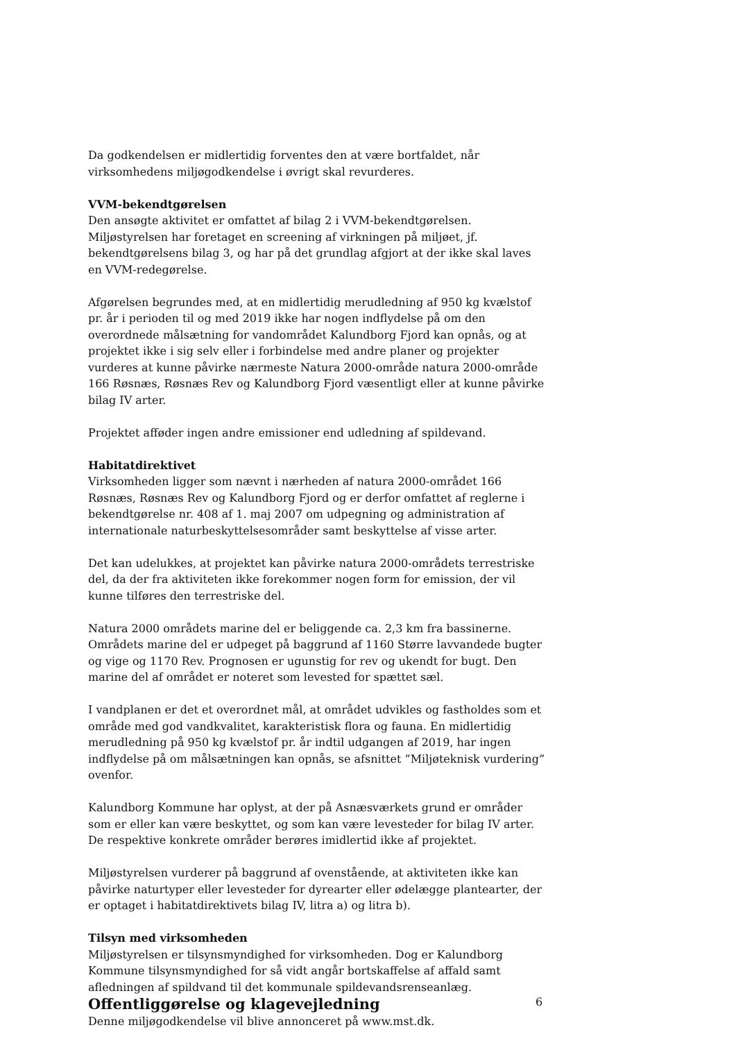Da godkendelsen er midlertidig forventes den at være bortfaldet, når virksomhedens miljøgodkendelse i øvrigt skal revurderes.
VVM-bekendtgørelsen
Den ansøgte aktivitet er omfattet af bilag 2 i VVM-bekendtgørelsen. Miljøstyrelsen har foretaget en screening af virkningen på miljøet, jf. bekendtgørelsens bilag 3, og har på det grundlag afgjort at der ikke skal laves en VVM-redegørelse.
Afgørelsen begrundes med, at en midlertidig merudledning af 950 kg kvælstof pr. år i perioden til og med 2019 ikke har nogen indflydelse på om den overordnede målsætning for vandområdet Kalundborg Fjord kan opnås, og at projektet ikke i sig selv eller i forbindelse med andre planer og projekter vurderes at kunne påvirke nærmeste Natura 2000-område natura 2000-område 166 Røsnæs, Røsnæs Rev og Kalundborg Fjord væsentligt eller at kunne påvirke bilag IV arter.
Projektet afføder ingen andre emissioner end udledning af spildevand.
Habitatdirektivet
Virksomheden ligger som nævnt i nærheden af natura 2000-området 166 Røsnæs, Røsnæs Rev og Kalundborg Fjord og er derfor omfattet af reglerne i bekendtgørelse nr. 408 af 1. maj 2007 om udpegning og administration af internationale naturbeskyttelsesområder samt beskyttelse af visse arter.
Det kan udelukkes, at projektet kan påvirke natura 2000-områdets terrestriske del, da der fra aktiviteten ikke forekommer nogen form for emission, der vil kunne tilføres den terrestriske del.
Natura 2000 områdets marine del er beliggende ca. 2,3 km fra bassinerne. Områdets marine del er udpeget på baggrund af 1160 Større lavvandede bugter og vige og 1170 Rev. Prognosen er ugunstig for rev og ukendt for bugt. Den marine del af området er noteret som levested for spættet sæl.
I vandplanen er det et overordnet mål, at området udvikles og fastholdes som et område med god vandkvalitet, karakteristisk flora og fauna. En midlertidig merudledning på 950 kg kvælstof pr. år indtil udgangen af 2019, har ingen indflydelse på om målsætningen kan opnås, se afsnittet ”Miljøteknisk vurdering” ovenfor.
Kalundborg Kommune har oplyst, at der på Asnæsværkets grund er områder som er eller kan være beskyttet, og som kan være levesteder for bilag IV arter. De respektive konkrete områder berøres imidlertid ikke af projektet.
Miljøstyrelsen vurderer på baggrund af ovenstående, at aktiviteten ikke kan påvirke naturtyper eller levesteder for dyrearter eller ødelægge plantearter, der er optaget i habitatdirektivets bilag IV, litra a) og litra b).
Tilsyn med virksomheden
Miljøstyrelsen er tilsynsmyndighed for virksomheden. Dog er Kalundborg Kommune tilsynsmyndighed for så vidt angår bortskaffelse af affald samt afledningen af spildvand til det kommunale spildevandsrenseanlæg.
Offentliggørelse og klagevejledning
Denne miljøgodkendelse vil blive annonceret på www.mst.dk.
6